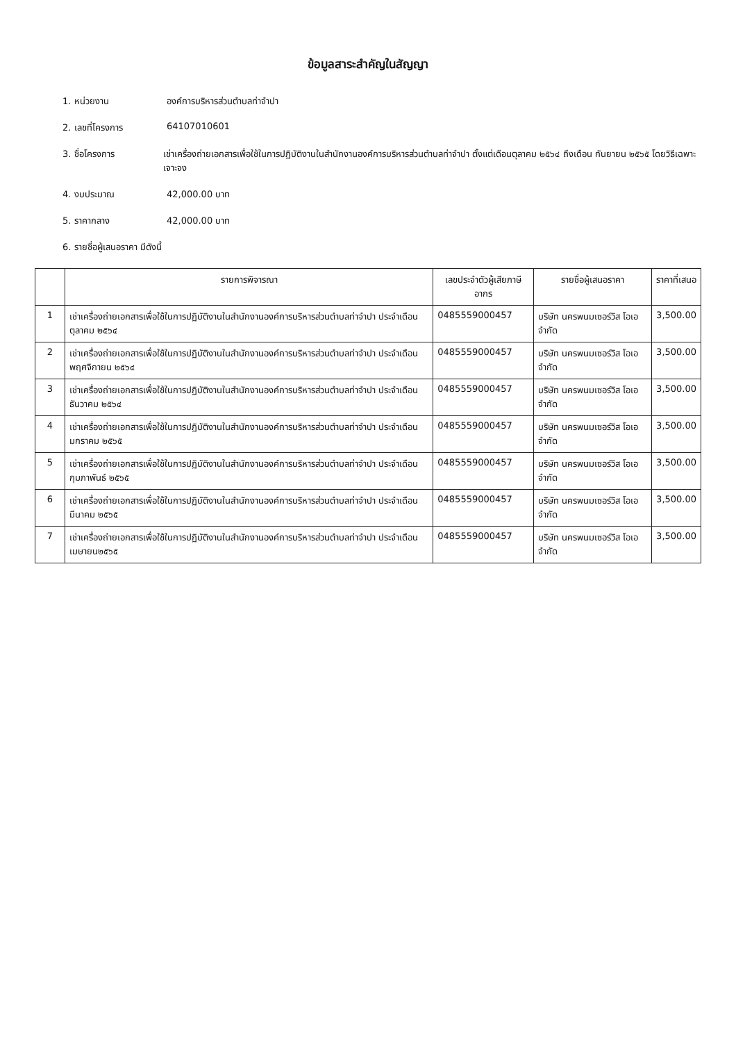ข้อมูลสาระสำคัญในสัญญา
1. หน่วยงาน องค์การบริหารส่วนตำบลท่าจำปา
2. เลขที่โครงการ 64107010601
3. ชื่อโครงการ เช่าเครื่องถ่ายเอกสารเพื่อใช้ในการปฏิบัติงานในสำนักงานองค์การบริหารส่วนตำบลท่าจำปา ตั้งแต่เดือนตุลาคม ๒๕๖๔ ถึงเดือน กันยายน ๒๕๖๕ โดยวิธีเฉพาะเจาะจง
4. งบประมาณ 42,000.00 บาท
5. ราคากลาง 42,000.00 บาท
6. รายชื่อผู้เสนอราคา มีดังนี้
| | รายการพิจารณา | เลขประจำตัวผู้เสียภาษีอากร | รายชื่อผู้เสนอราคา | ราคาที่เสนอ |
| --- | --- | --- | --- | --- |
| 1 | เช่าเครื่องถ่ายเอกสารเพื่อใช้ในการปฏิบัติงานในสำนักงานองค์การบริหารส่วนตำบลท่าจำปา ประจำเดือนตุลาคม ๒๕๖๔ | 0485559000457 | บริษัท นครพนมเซอร์วิส โอเอ จำกัด | 3,500.00 |
| 2 | เช่าเครื่องถ่ายเอกสารเพื่อใช้ในการปฏิบัติงานในสำนักงานองค์การบริหารส่วนตำบลท่าจำปา ประจำเดือนพฤศจิกายน ๒๕๖๔ | 0485559000457 | บริษัท นครพนมเซอร์วิส โอเอ จำกัด | 3,500.00 |
| 3 | เช่าเครื่องถ่ายเอกสารเพื่อใช้ในการปฏิบัติงานในสำนักงานองค์การบริหารส่วนตำบลท่าจำปา ประจำเดือนธันวาคม ๒๕๖๔ | 0485559000457 | บริษัท นครพนมเซอร์วิส โอเอ จำกัด | 3,500.00 |
| 4 | เช่าเครื่องถ่ายเอกสารเพื่อใช้ในการปฏิบัติงานในสำนักงานองค์การบริหารส่วนตำบลท่าจำปา ประจำเดือนมกราคม ๒๕๖๕ | 0485559000457 | บริษัท นครพนมเซอร์วิส โอเอ จำกัด | 3,500.00 |
| 5 | เช่าเครื่องถ่ายเอกสารเพื่อใช้ในการปฏิบัติงานในสำนักงานองค์การบริหารส่วนตำบลท่าจำปา ประจำเดือนกุมภาพันธ์ ๒๕๖๕ | 0485559000457 | บริษัท นครพนมเซอร์วิส โอเอ จำกัด | 3,500.00 |
| 6 | เช่าเครื่องถ่ายเอกสารเพื่อใช้ในการปฏิบัติงานในสำนักงานองค์การบริหารส่วนตำบลท่าจำปา ประจำเดือนมีนาคม ๒๕๖๕ | 0485559000457 | บริษัท นครพนมเซอร์วิส โอเอ จำกัด | 3,500.00 |
| 7 | เช่าเครื่องถ่ายเอกสารเพื่อใช้ในการปฏิบัติงานในสำนักงานองค์การบริหารส่วนตำบลท่าจำปา ประจำเดือนเมษายน๒๕๖๕ | 0485559000457 | บริษัท นครพนมเซอร์วิส โอเอ จำกัด | 3,500.00 |